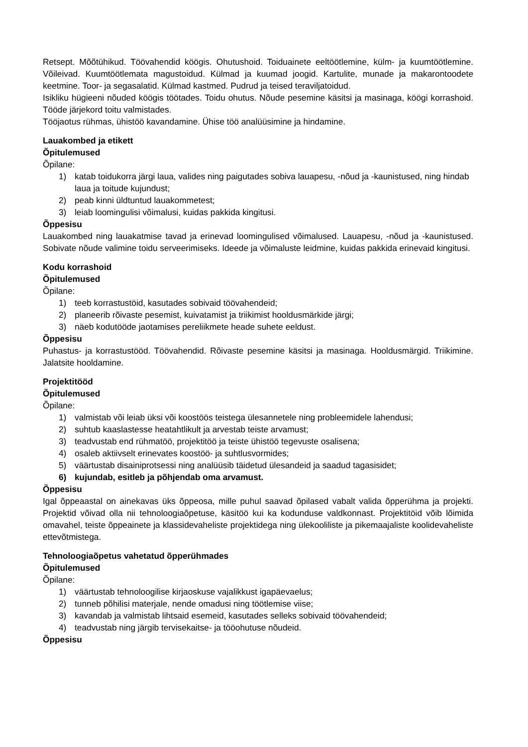Retsept. Mõõtühikud. Töövahendid köögis. Ohutushoid. Toiduainete eeltöötlemine, külm- ja kuumtöötlemine. Võileivad. Kuumtöötlemata magustoidud. Külmad ja kuumad joogid. Kartulite, munade ja makarontoodete keetmine. Toor- ja segasalatid. Külmad kastmed. Pudrud ja teised teraviljatoidud.
Isikliku hügieeni nõuded köögis töötades. Toidu ohutus. Nõude pesemine käsitsi ja masinaga, köögi korrashoid. Tööde järjekord toitu valmistades.
Tööjaotus rühmas, ühistöö kavandamine. Ühise töö analüüsimine ja hindamine.
Lauakombed ja etikett
Õpitulemused
Õpilane:
1) katab toidukorra järgi laua, valides ning paigutades sobiva lauapesu, -nõud ja -kaunistused, ning hindab laua ja toitude kujundust;
2) peab kinni üldtuntud lauakommetest;
3) leiab loomingulisi võimalusi, kuidas pakkida kingitusi.
Õppesisu
Lauakombed ning lauakatmise tavad ja erinevad loomingulised võimalused. Lauapesu, -nõud ja -kaunistused. Sobivate nõude valimine toidu serveerimiseks. Ideede ja võimaluste leidmine, kuidas pakkida erinevaid kingitusi.
Kodu korrashoid
Õpitulemused
Õpilane:
1) teeb korrastustöid, kasutades sobivaid töövahendeid;
2) planeerib rõivaste pesemist, kuivatamist ja triikimist hooldusmärkide järgi;
3) näeb kodutööde jaotamises pereliikmete heade suhete eeldust.
Õppesisu
Puhastus- ja korrastustööd. Töövahendid. Rõivaste pesemine käsitsi ja masinaga. Hooldusmärgid. Triikimine. Jalatsite hooldamine.
Projektitööd
Õpitulemused
Õpilane:
1) valmistab või leiab üksi või koostöös teistega ülesannetele ning probleemidele lahendusi;
2) suhtub kaaslastesse heatahtlikult ja arvestab teiste arvamust;
3) teadvustab end rühmatöö, projektitöö ja teiste ühistöö tegevuste osalisena;
4) osaleb aktiivselt erinevates koostöö- ja suhtlusvormides;
5) väärtustab disainiprotsessi ning analüüsib täidetud ülesandeid ja saadud tagasisidet;
6) kujundab, esitleb ja põhjendab oma arvamust.
Õppesisu
Igal õppeaastal on ainekavas üks õppeosa, mille puhul saavad õpilased vabalt valida õpperühma ja projekti. Projektid võivad olla nii tehnoloogiaõpetuse, käsitöö kui ka kodunduse valdkonnast. Projektitöid võib lõimida omavahel, teiste õppeainete ja klassidevaheliste projektidega ning ülekooliliste ja pikemaajaliste koolidevaheliste ettevõtmistega.
Tehnoloogiaõpetus vahetatud õpperühmades
Õpitulemused
Õpilane:
1) väärtustab tehnoloogilise kirjaoskuse vajalikkust igapäevaelus;
2) tunneb põhilisi materjale, nende omadusi ning töötlemise viise;
3) kavandab ja valmistab lihtsaid esemeid, kasutades selleks sobivaid töövahendeid;
4) teadvustab ning järgib tervisekaitse- ja tööohutuse nõudeid.
Õppesisu